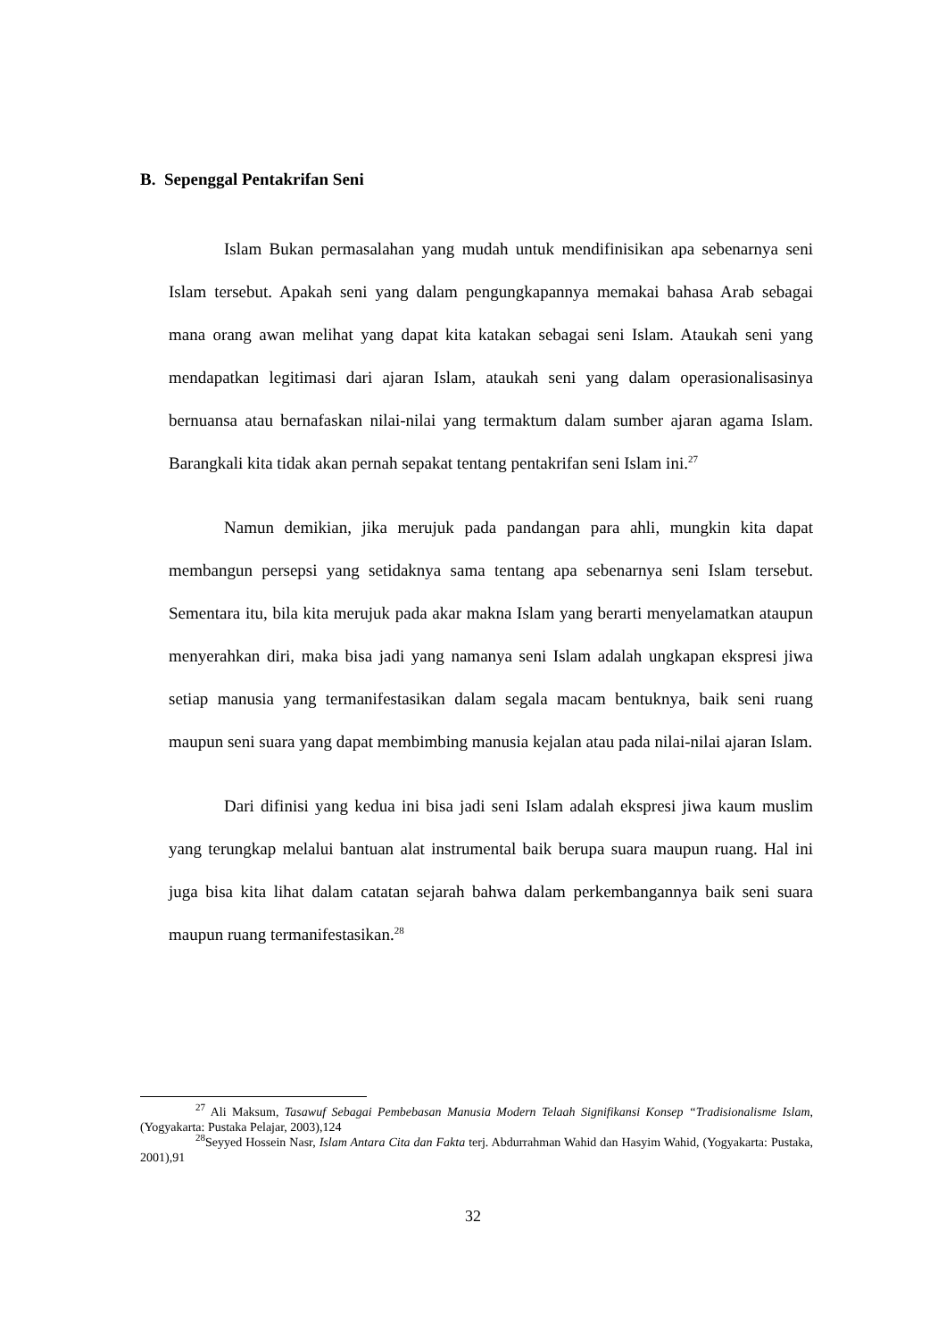B. Sepenggal Pentakrifan Seni
Islam Bukan permasalahan yang mudah untuk mendifinisikan apa sebenarnya seni Islam tersebut. Apakah seni yang dalam pengungkapannya memakai bahasa Arab sebagai mana orang awan melihat yang dapat kita katakan sebagai seni Islam. Ataukah seni yang mendapatkan legitimasi dari ajaran Islam, ataukah seni yang dalam operasionalisasinya bernuansa atau bernafaskan nilai-nilai yang termaktum dalam sumber ajaran agama Islam. Barangkali kita tidak akan pernah sepakat tentang pentakrifan seni Islam ini.<sup>27</sup>
Namun demikian, jika merujuk pada pandangan para ahli, mungkin kita dapat membangun persepsi yang setidaknya sama tentang apa sebenarnya seni Islam tersebut. Sementara itu, bila kita merujuk pada akar makna Islam yang berarti menyelamatkan ataupun menyerahkan diri, maka bisa jadi yang namanya seni Islam adalah ungkapan ekspresi jiwa setiap manusia yang termanifestasikan dalam segala macam bentuknya, baik seni ruang maupun seni suara yang dapat membimbing manusia kejalan atau pada nilai-nilai ajaran Islam.
Dari difinisi yang kedua ini bisa jadi seni Islam adalah ekspresi jiwa kaum muslim yang terungkap melalui bantuan alat instrumental baik berupa suara maupun ruang. Hal ini juga bisa kita lihat dalam catatan sejarah bahwa dalam perkembangannya baik seni suara maupun ruang termanifestasikan.<sup>28</sup>
<sup>27</sup> Ali Maksum, Tasawuf Sebagai Pembebasan Manusia Modern Telaah Signifikansi Konsep “Tradisionalisme Islam, (Yogyakarta: Pustaka Pelajar, 2003),124
<sup>28</sup> Seyyed Hossein Nasr, Islam Antara Cita dan Fakta terj. Abdurrahman Wahid dan Hasyim Wahid, (Yogyakarta: Pustaka, 2001),91
32